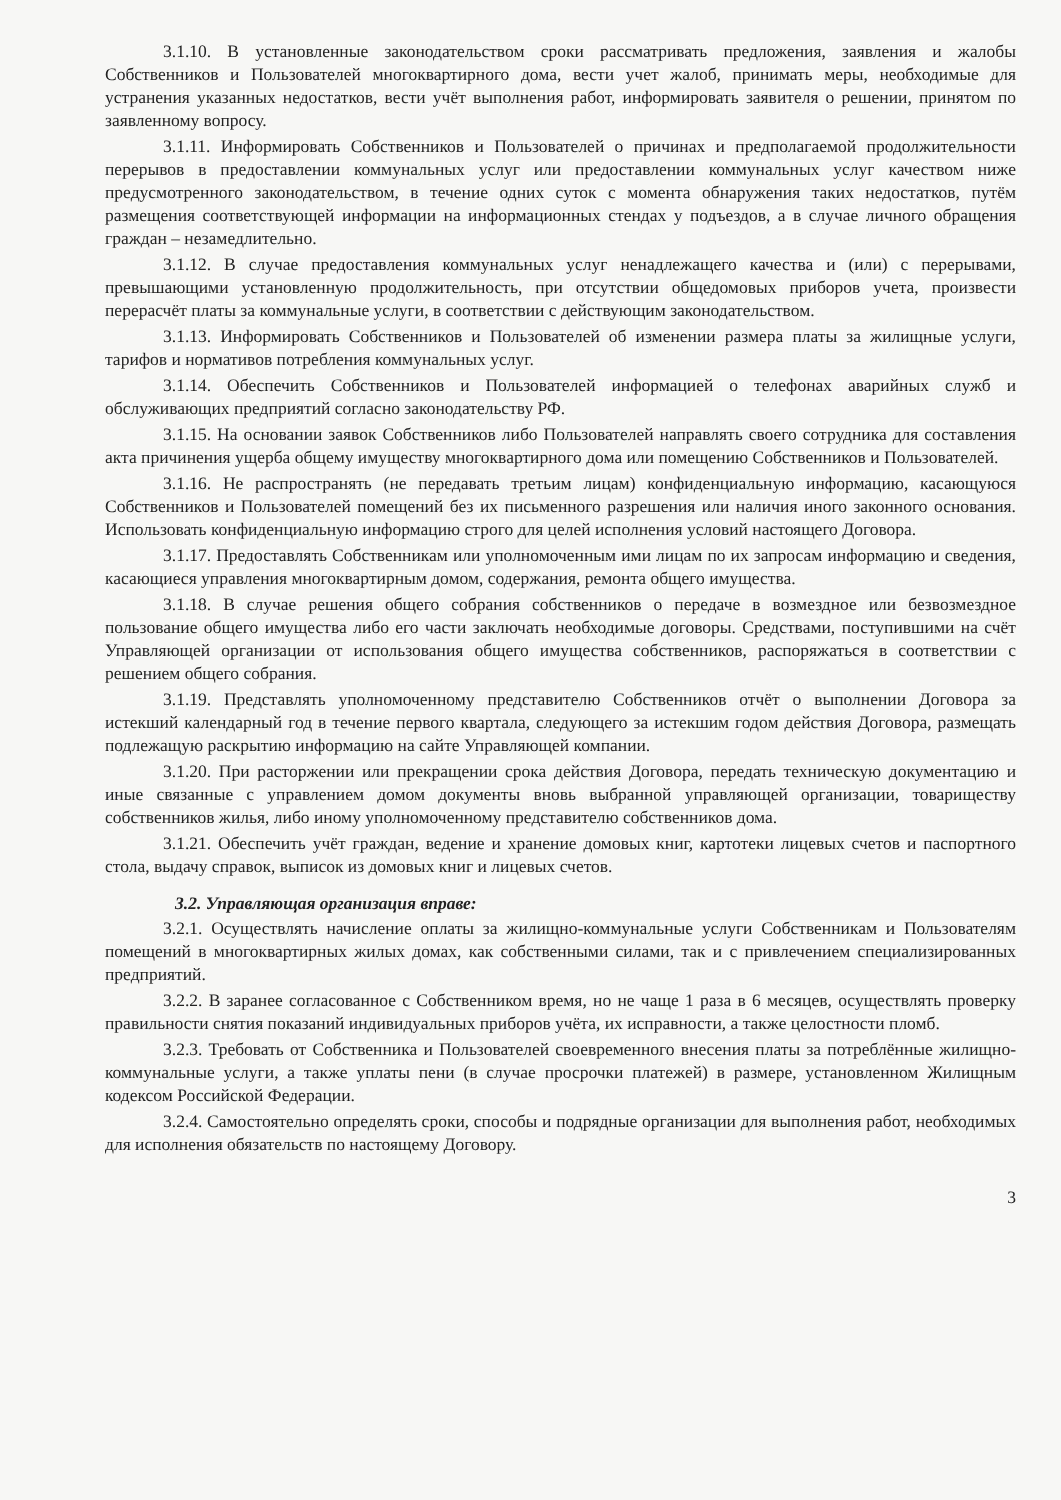3.1.10. В установленные законодательством сроки рассматривать предложения, заявления и жалобы Собственников и Пользователей многоквартирного дома, вести учет жалоб, принимать меры, необходимые для устранения указанных недостатков, вести учёт выполнения работ, информировать заявителя о решении, принятом по заявленному вопросу.
3.1.11. Информировать Собственников и Пользователей о причинах и предполагаемой продолжительности перерывов в предоставлении коммунальных услуг или предоставлении коммунальных услуг качеством ниже предусмотренного законодательством, в течение одних суток с момента обнаружения таких недостатков, путём размещения соответствующей информации на информационных стендах у подъездов, а в случае личного обращения граждан – незамедлительно.
3.1.12. В случае предоставления коммунальных услуг ненадлежащего качества и (или) с перерывами, превышающими установленную продолжительность, при отсутствии общедомовых приборов учета, произвести перерасчёт платы за коммунальные услуги, в соответствии с действующим законодательством.
3.1.13. Информировать Собственников и Пользователей об изменении размера платы за жилищные услуги, тарифов и нормативов потребления коммунальных услуг.
3.1.14. Обеспечить Собственников и Пользователей информацией о телефонах аварийных служб и обслуживающих предприятий согласно законодательству РФ.
3.1.15. На основании заявок Собственников либо Пользователей направлять своего сотрудника для составления акта причинения ущерба общему имуществу многоквартирного дома или помещению Собственников и Пользователей.
3.1.16. Не распространять (не передавать третьим лицам) конфиденциальную информацию, касающуюся Собственников и Пользователей помещений без их письменного разрешения или наличия иного законного основания. Использовать конфиденциальную информацию строго для целей исполнения условий настоящего Договора.
3.1.17. Предоставлять Собственникам или уполномоченным ими лицам по их запросам информацию и сведения, касающиеся управления многоквартирным домом, содержания, ремонта общего имущества.
3.1.18. В случае решения общего собрания собственников о передаче в возмездное или безвозмездное пользование общего имущества либо его части заключать необходимые договоры. Средствами, поступившими на счёт Управляющей организации от использования общего имущества собственников, распоряжаться в соответствии с решением общего собрания.
3.1.19. Представлять уполномоченному представителю Собственников отчёт о выполнении Договора за истекший календарный год в течение первого квартала, следующего за истекшим годом действия Договора, размещать подлежащую раскрытию информацию на сайте Управляющей компании.
3.1.20. При расторжении или прекращении срока действия Договора, передать техническую документацию и иные связанные с управлением домом документы вновь выбранной управляющей организации, товариществу собственников жилья, либо иному уполномоченному представителю собственников дома.
3.1.21. Обеспечить учёт граждан, ведение и хранение домовых книг, картотеки лицевых счетов и паспортного стола, выдачу справок, выписок из домовых книг и лицевых счетов.
3.2. Управляющая организация вправе:
3.2.1. Осуществлять начисление оплаты за жилищно-коммунальные услуги Собственникам и Пользователям помещений в многоквартирных жилых домах, как собственными силами, так и с привлечением специализированных предприятий.
3.2.2. В заранее согласованное с Собственником время, но не чаще 1 раза в 6 месяцев, осуществлять проверку правильности снятия показаний индивидуальных приборов учёта, их исправности, а также целостности пломб.
3.2.3. Требовать от Собственника и Пользователей своевременного внесения платы за потреблённые жилищно-коммунальные услуги, а также уплаты пени (в случае просрочки платежей) в размере, установленном Жилищным кодексом Российской Федерации.
3.2.4. Самостоятельно определять сроки, способы и подрядные организации для выполнения работ, необходимых для исполнения обязательств по настоящему Договору.
3